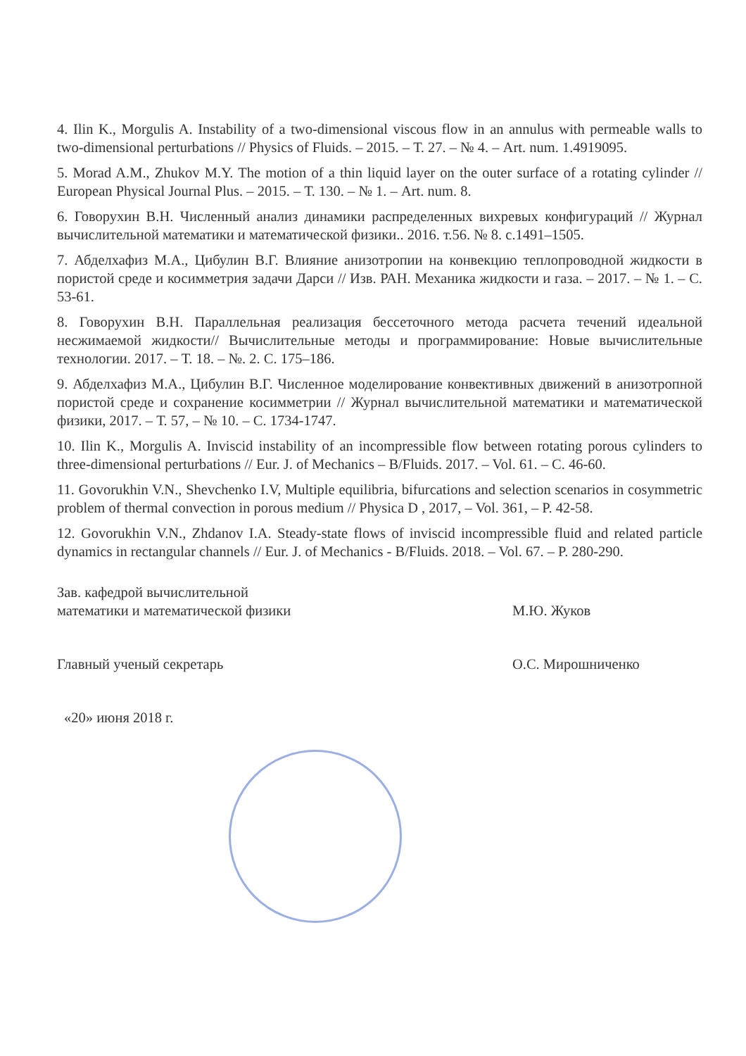4. Ilin K., Morgulis A. Instability of a two-dimensional viscous flow in an annulus with permeable walls to two-dimensional perturbations // Physics of Fluids. – 2015. – Т. 27. – № 4. – Art. num. 1.4919095.
5. Morad A.M., Zhukov M.Y. The motion of a thin liquid layer on the outer surface of a rotating cylinder // European Physical Journal Plus. – 2015. – Т. 130. – № 1. – Art. num. 8.
6. Говорухин В.Н. Численный анализ динамики распределенных вихревых конфигураций // Журнал вычислительной математики и математической физики.. 2016. т.56. № 8. с.1491–1505.
7. Абделхафиз М.А., Цибулин В.Г. Влияние анизотропии на конвекцию теплопроводной жидкости в пористой среде и косимметрия задачи Дарси // Изв. РАН. Механика жидкости и газа. – 2017. – № 1. – С. 53-61.
8. Говорухин В.Н. Параллельная реализация бессеточного метода расчета течений идеальной несжимаемой жидкости// Вычислительные методы и программирование: Новые вычислительные технологии. 2017. – Т. 18. – №. 2. С. 175–186.
9. Абделхафиз М.А., Цибулин В.Г. Численное моделирование конвективных движений в анизотропной пористой среде и сохранение косимметрии // Журнал вычислительной математики и математической физики, 2017. – Т. 57, – № 10. – С. 1734-1747.
10. Ilin K., Morgulis A. Inviscid instability of an incompressible flow between rotating porous cylinders to three-dimensional perturbations // Eur. J. of Mechanics – B/Fluids. 2017. – Vol. 61. – С. 46-60.
11. Govorukhin V.N., Shevchenko I.V, Multiple equilibria, bifurcations and selection scenarios in cosymmetric problem of thermal convection in porous medium // Physica D , 2017, – Vol. 361, – P. 42-58.
12. Govorukhin V.N., Zhdanov I.A. Steady-state flows of inviscid incompressible fluid and related particle dynamics in rectangular channels // Eur. J. of Mechanics - B/Fluids. 2018. – Vol. 67. – P. 280-290.
Зав. кафедрой вычислительной
математики и математической физики
М.Ю. Жуков
Главный ученый секретарь О.С. Мирошниченко
«20» июня 2018 г.